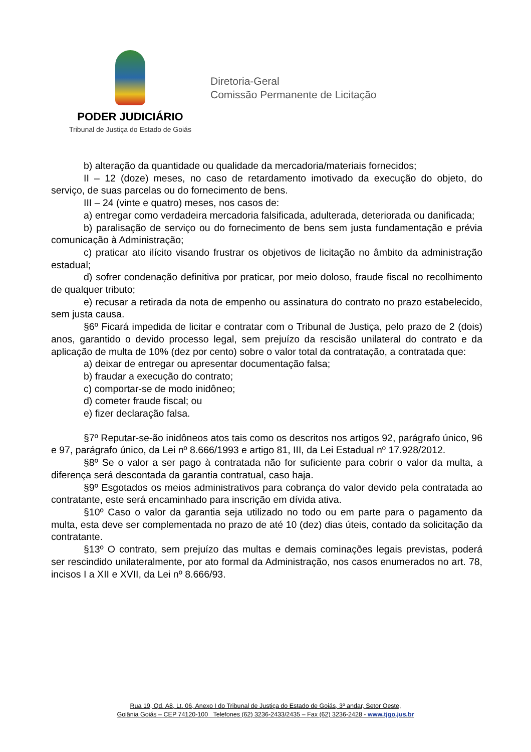PODER JUDICIÁRIO
Tribunal de Justiça do Estado de Goiás
Diretoria-Geral
Comissão Permanente de Licitação
b) alteração da quantidade ou qualidade da mercadoria/materiais fornecidos;
II – 12 (doze) meses, no caso de retardamento imotivado da execução do objeto, do serviço, de suas parcelas ou do fornecimento de bens.
III – 24 (vinte e quatro) meses, nos casos de:
a) entregar como verdadeira mercadoria falsificada, adulterada, deteriorada ou danificada;
b) paralisação de serviço ou do fornecimento de bens sem justa fundamentação e prévia comunicação à Administração;
c) praticar ato ilícito visando frustrar os objetivos de licitação no âmbito da administração estadual;
d) sofrer condenação definitiva por praticar, por meio doloso, fraude fiscal no recolhimento de qualquer tributo;
e) recusar a retirada da nota de empenho ou assinatura do contrato no prazo estabelecido, sem justa causa.
§6º Ficará impedida de licitar e contratar com o Tribunal de Justiça, pelo prazo de 2 (dois) anos, garantido o devido processo legal, sem prejuízo da rescisão unilateral do contrato e da aplicação de multa de 10% (dez por cento) sobre o valor total da contratação, a contratada que:
a) deixar de entregar ou apresentar documentação falsa;
b) fraudar a execução do contrato;
c) comportar-se de modo inidôneo;
d) cometer fraude fiscal; ou
e) fizer declaração falsa.
§7º Reputar-se-ão inidôneos atos tais como os descritos nos artigos 92, parágrafo único, 96 e 97, parágrafo único, da Lei nº 8.666/1993 e artigo 81, III, da Lei Estadual nº 17.928/2012.
§8º Se o valor a ser pago à contratada não for suficiente para cobrir o valor da multa, a diferença será descontada da garantia contratual, caso haja.
§9º Esgotados os meios administrativos para cobrança do valor devido pela contratada ao contratante, este será encaminhado para inscrição em dívida ativa.
§10º Caso o valor da garantia seja utilizado no todo ou em parte para o pagamento da multa, esta deve ser complementada no prazo de até 10 (dez) dias úteis, contado da solicitação da contratante.
§13º O contrato, sem prejuízo das multas e demais cominações legais previstas, poderá ser rescindido unilateralmente, por ato formal da Administração, nos casos enumerados no art. 78, incisos I a XII e XVII, da Lei nº 8.666/93.
Rua 19, Qd. A8, Lt. 06, Anexo I do Tribunal de Justiça do Estado de Goiás, 3º andar, Setor Oeste,
Goiânia Goiás – CEP 74120-100 Telefones (62) 3236-2433/2435 – Fax (62) 3236-2428 - www.tjgo.jus.br